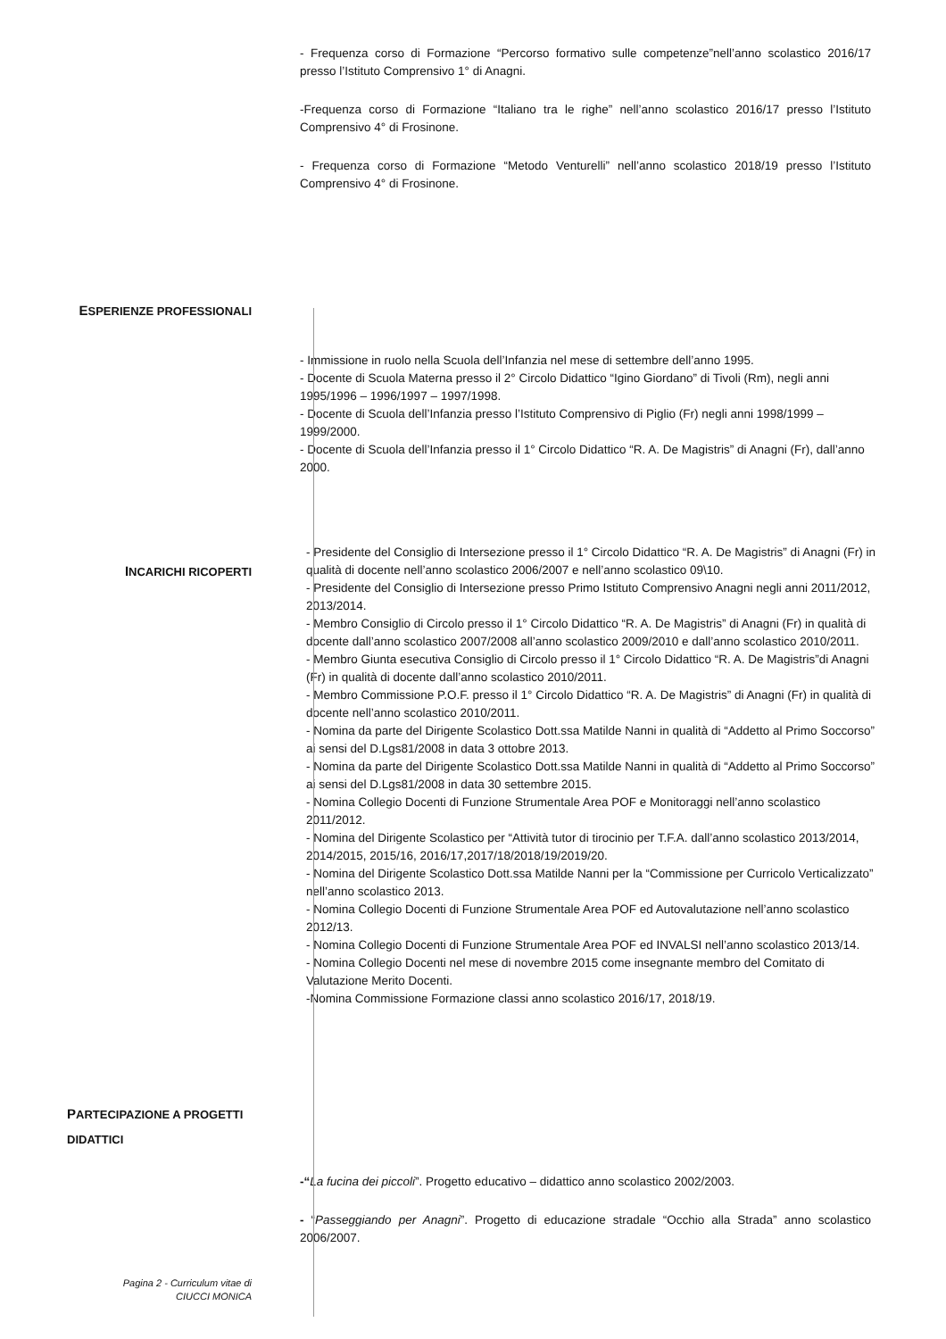- Frequenza corso di Formazione “Percorso formativo sulle competenze”nell’anno scolastico 2016/17 presso l’Istituto Comprensivo 1° di Anagni.
-Frequenza corso di Formazione “Italiano tra le righe” nell’anno scolastico 2016/17 presso l’Istituto Comprensivo 4° di Frosinone.
- Frequenza corso di Formazione “Metodo Venturelli” nell’anno scolastico 2018/19 presso l’Istituto Comprensivo 4° di Frosinone.
ESPERIENZE PROFESSIONALI
- Immissione in ruolo nella Scuola dell’Infanzia nel mese di settembre dell’anno 1995.
- Docente di Scuola Materna presso il 2° Circolo Didattico “Igino Giordano” di Tivoli (Rm), negli anni 1995/1996 – 1996/1997 – 1997/1998.
- Docente di Scuola dell’Infanzia presso l’Istituto Comprensivo di Piglio (Fr) negli anni 1998/1999 – 1999/2000.
- Docente di Scuola dell’Infanzia presso il 1° Circolo Didattico “R. A. De Magistris” di Anagni (Fr), dall’anno 2000.
INCARICHI RICOPERTI
- Presidente del Consiglio di Intersezione presso il 1° Circolo Didattico “R. A. De Magistris” di Anagni (Fr) in qualità di docente nell’anno scolastico 2006/2007 e nell’anno scolastico 09\10.
- Presidente del Consiglio di Intersezione presso Primo Istituto Comprensivo Anagni negli anni 2011/2012, 2013/2014.
- Membro Consiglio di Circolo presso il 1° Circolo Didattico “R. A. De Magistris” di Anagni (Fr) in qualità di docente dall’anno scolastico 2007/2008 all’anno scolastico 2009/2010 e dall’anno scolastico 2010/2011.
- Membro Giunta esecutiva Consiglio di Circolo presso il 1° Circolo Didattico “R. A. De Magistris”di Anagni (Fr) in qualità di docente dall’anno scolastico 2010/2011.
- Membro Commissione P.O.F. presso il 1° Circolo Didattico “R. A. De Magistris” di Anagni (Fr) in qualità di docente nell’anno scolastico 2010/2011.
- Nomina da parte del Dirigente Scolastico Dott.ssa Matilde Nanni in qualità di “Addetto al Primo Soccorso” ai sensi del D.Lgs81/2008 in data 3 ottobre 2013.
- Nomina da parte del Dirigente Scolastico Dott.ssa Matilde Nanni in qualità di “Addetto al Primo Soccorso” ai sensi del D.Lgs81/2008 in data 30 settembre 2015.
- Nomina Collegio Docenti di Funzione Strumentale Area POF e Monitoraggi nell’anno scolastico 2011/2012.
- Nomina del Dirigente Scolastico per “Attività tutor di tirocinio per T.F.A. dall’anno scolastico 2013/2014, 2014/2015, 2015/16, 2016/17,2017/18/2018/19/2019/20.
- Nomina del Dirigente Scolastico Dott.ssa Matilde Nanni per la “Commissione per Curricolo Verticalizzato” nell’anno scolastico 2013.
- Nomina Collegio Docenti di Funzione Strumentale Area POF ed Autovalutazione nell’anno scolastico 2012/13.
- Nomina Collegio Docenti di Funzione Strumentale Area POF ed INVALSI nell’anno scolastico 2013/14.
- Nomina Collegio Docenti nel mese di novembre 2015 come insegnante membro del Comitato di Valutazione Merito Docenti.
-Nomina Commissione Formazione classi anno scolastico 2016/17, 2018/19.
PARTECIPAZIONE A PROGETTI DIDATTICI
-“La fucina dei piccoli”. Progetto educativo – didattico anno scolastico 2002/2003.
- “Passeggiando per Anagni”. Progetto di educazione stradale “Occhio alla Strada” anno scolastico 2006/2007.
Pagina 2 - Curriculum vitae di
CIUCCI MONICA